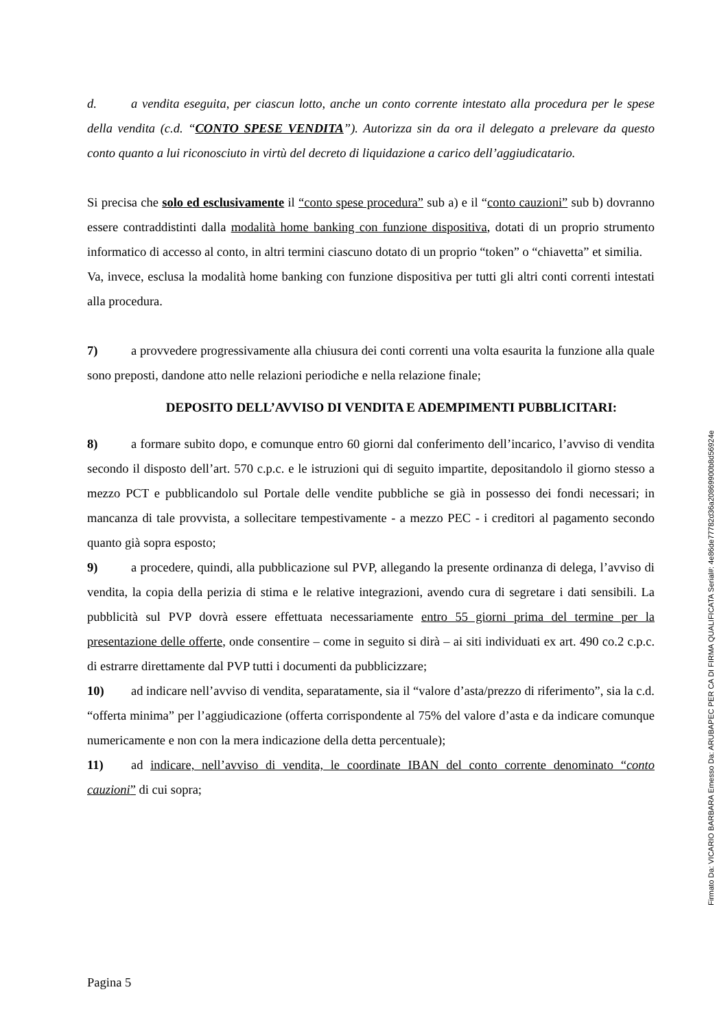d. a vendita eseguita, per ciascun lotto, anche un conto corrente intestato alla procedura per le spese della vendita (c.d. “CONTO SPESE VENDITA”). Autorizza sin da ora il delegato a prelevare da questo conto quanto a lui riconosciuto in virtù del decreto di liquidazione a carico dell’aggiudicatario.
Si precisa che solo ed esclusivamente il “conto spese procedura” sub a) e il “conto cauzioni” sub b) dovranno essere contraddistinti dalla modalità home banking con funzione dispositiva, dotati di un proprio strumento informatico di accesso al conto, in altri termini ciascuno dotato di un proprio “token” o “chiavetta” et similia.
Va, invece, esclusa la modalità home banking con funzione dispositiva per tutti gli altri conti correnti intestati alla procedura.
7) a provvedere progressivamente alla chiusura dei conti correnti una volta esaurita la funzione alla quale sono preposti, dandone atto nelle relazioni periodiche e nella relazione finale;
DEPOSITO DELL’AVVISO DI VENDITA E ADEMPIMENTI PUBBLICITARI:
8) a formare subito dopo, e comunque entro 60 giorni dal conferimento dell’incarico, l’avviso di vendita secondo il disposto dell’art. 570 c.p.c. e le istruzioni qui di seguito impartite, depositandolo il giorno stesso a mezzo PCT e pubblicandolo sul Portale delle vendite pubbliche se già in possesso dei fondi necessari; in mancanza di tale provvista, a sollecitare tempestivamente - a mezzo PEC - i creditori al pagamento secondo quanto già sopra esposto;
9) a procedere, quindi, alla pubblicazione sul PVP, allegando la presente ordinanza di delega, l’avviso di vendita, la copia della perizia di stima e le relative integrazioni, avendo cura di segretare i dati sensibili. La pubblicità sul PVP dovrà essere effettuata necessariamente entro 55 giorni prima del termine per la presentazione delle offerte, onde consentire – come in seguito si dirà – ai siti individuati ex art. 490 co.2 c.p.c. di estrarre direttamente dal PVP tutti i documenti da pubblicizzare;
10) ad indicare nell’avviso di vendita, separatamente, sia il “valore d’asta/prezzo di riferimento”, sia la c.d. “offerta minima” per l’aggiudicazione (offerta corrispondente al 75% del valore d’asta e da indicare comunque numericamente e non con la mera indicazione della detta percentuale);
11) ad indicare, nell’avviso di vendita, le coordinate IBAN del conto corrente denominato “conto cauzioni” di cui sopra;
Pagina 5
Firmato Da: VICARIO BARBARA Emesso Da: ARUBAPEC PER CA DI FIRMA QUALIFICATA Serial#: 4e86de77782d36a20869900b8d56924e